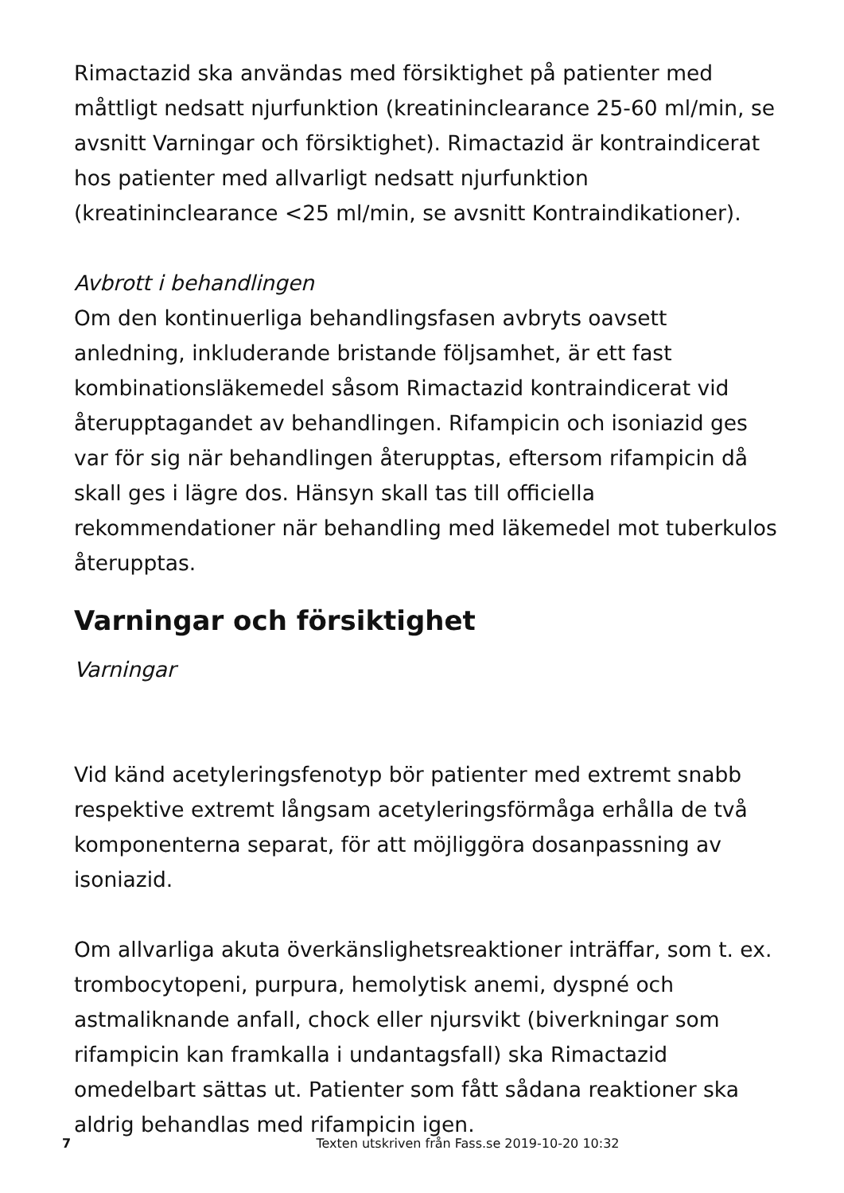Rimactazid ska användas med försiktighet på patienter med måttligt nedsatt njurfunktion (kreatininclearance 25-60 ml/min, se avsnitt Varningar och försiktighet). Rimactazid är kontraindicerat hos patienter med allvarligt nedsatt njurfunktion (kreatininclearance <25 ml/min, se avsnitt Kontraindikationer).
Avbrott i behandlingen
Om den kontinuerliga behandlingsfasen avbryts oavsett anledning, inkluderande bristande följsamhet, är ett fast kombinationsläkemedel såsom Rimactazid kontraindicerat vid återupptagandet av behandlingen. Rifampicin och isoniazid ges var för sig när behandlingen återupptas, eftersom rifampicin då skall ges i lägre dos. Hänsyn skall tas till officiella rekommendationer när behandling med läkemedel mot tuberkulos återupptas.
Varningar och försiktighet
Varningar
Vid känd acetyleringsfenotyp bör patienter med extremt snabb respektive extremt långsam acetyleringsförmåga erhålla de två komponenterna separat, för att möjliggöra dosanpassning av isoniazid.
Om allvarliga akuta överkänslighetsreaktioner inträffar, som t. ex. trombocytopeni, purpura, hemolytisk anemi, dyspné och astmaliknande anfall, chock eller njursvikt (biverkningar som rifampicin kan framkalla i undantagsfall) ska Rimactazid omedelbart sättas ut. Patienter som fått sådana reaktioner ska aldrig behandlas med rifampicin igen.
7
Texten utskriven från Fass.se 2019-10-20 10:32